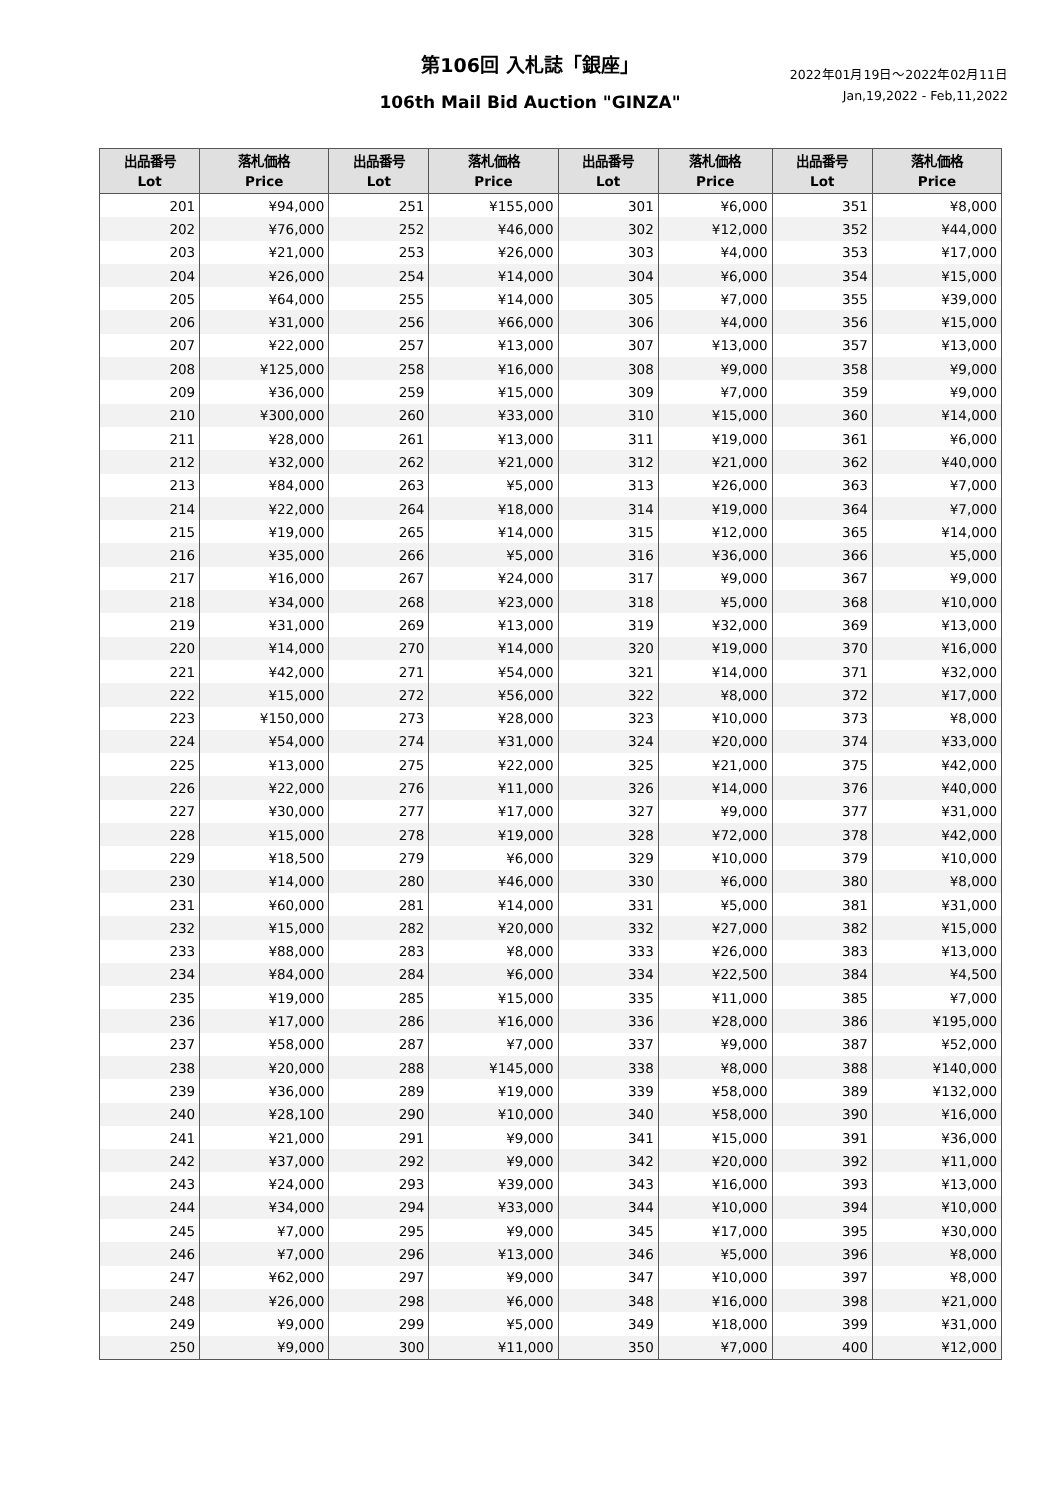第106回 入札誌「銀座」
106th Mail Bid Auction "GINZA"
2022年01月19日〜2022年02月11日
Jan,19,2022 - Feb,11,2022
| 出品番号 Lot | 落札価格 Price | 出品番号 Lot | 落札価格 Price | 出品番号 Lot | 落札価格 Price | 出品番号 Lot | 落札価格 Price |
| --- | --- | --- | --- | --- | --- | --- | --- |
| 201 | ¥94,000 | 251 | ¥155,000 | 301 | ¥6,000 | 351 | ¥8,000 |
| 202 | ¥76,000 | 252 | ¥46,000 | 302 | ¥12,000 | 352 | ¥44,000 |
| 203 | ¥21,000 | 253 | ¥26,000 | 303 | ¥4,000 | 353 | ¥17,000 |
| 204 | ¥26,000 | 254 | ¥14,000 | 304 | ¥6,000 | 354 | ¥15,000 |
| 205 | ¥64,000 | 255 | ¥14,000 | 305 | ¥7,000 | 355 | ¥39,000 |
| 206 | ¥31,000 | 256 | ¥66,000 | 306 | ¥4,000 | 356 | ¥15,000 |
| 207 | ¥22,000 | 257 | ¥13,000 | 307 | ¥13,000 | 357 | ¥13,000 |
| 208 | ¥125,000 | 258 | ¥16,000 | 308 | ¥9,000 | 358 | ¥9,000 |
| 209 | ¥36,000 | 259 | ¥15,000 | 309 | ¥7,000 | 359 | ¥9,000 |
| 210 | ¥300,000 | 260 | ¥33,000 | 310 | ¥15,000 | 360 | ¥14,000 |
| 211 | ¥28,000 | 261 | ¥13,000 | 311 | ¥19,000 | 361 | ¥6,000 |
| 212 | ¥32,000 | 262 | ¥21,000 | 312 | ¥21,000 | 362 | ¥40,000 |
| 213 | ¥84,000 | 263 | ¥5,000 | 313 | ¥26,000 | 363 | ¥7,000 |
| 214 | ¥22,000 | 264 | ¥18,000 | 314 | ¥19,000 | 364 | ¥7,000 |
| 215 | ¥19,000 | 265 | ¥14,000 | 315 | ¥12,000 | 365 | ¥14,000 |
| 216 | ¥35,000 | 266 | ¥5,000 | 316 | ¥36,000 | 366 | ¥5,000 |
| 217 | ¥16,000 | 267 | ¥24,000 | 317 | ¥9,000 | 367 | ¥9,000 |
| 218 | ¥34,000 | 268 | ¥23,000 | 318 | ¥5,000 | 368 | ¥10,000 |
| 219 | ¥31,000 | 269 | ¥13,000 | 319 | ¥32,000 | 369 | ¥13,000 |
| 220 | ¥14,000 | 270 | ¥14,000 | 320 | ¥19,000 | 370 | ¥16,000 |
| 221 | ¥42,000 | 271 | ¥54,000 | 321 | ¥14,000 | 371 | ¥32,000 |
| 222 | ¥15,000 | 272 | ¥56,000 | 322 | ¥8,000 | 372 | ¥17,000 |
| 223 | ¥150,000 | 273 | ¥28,000 | 323 | ¥10,000 | 373 | ¥8,000 |
| 224 | ¥54,000 | 274 | ¥31,000 | 324 | ¥20,000 | 374 | ¥33,000 |
| 225 | ¥13,000 | 275 | ¥22,000 | 325 | ¥21,000 | 375 | ¥42,000 |
| 226 | ¥22,000 | 276 | ¥11,000 | 326 | ¥14,000 | 376 | ¥40,000 |
| 227 | ¥30,000 | 277 | ¥17,000 | 327 | ¥9,000 | 377 | ¥31,000 |
| 228 | ¥15,000 | 278 | ¥19,000 | 328 | ¥72,000 | 378 | ¥42,000 |
| 229 | ¥18,500 | 279 | ¥6,000 | 329 | ¥10,000 | 379 | ¥10,000 |
| 230 | ¥14,000 | 280 | ¥46,000 | 330 | ¥6,000 | 380 | ¥8,000 |
| 231 | ¥60,000 | 281 | ¥14,000 | 331 | ¥5,000 | 381 | ¥31,000 |
| 232 | ¥15,000 | 282 | ¥20,000 | 332 | ¥27,000 | 382 | ¥15,000 |
| 233 | ¥88,000 | 283 | ¥8,000 | 333 | ¥26,000 | 383 | ¥13,000 |
| 234 | ¥84,000 | 284 | ¥6,000 | 334 | ¥22,500 | 384 | ¥4,500 |
| 235 | ¥19,000 | 285 | ¥15,000 | 335 | ¥11,000 | 385 | ¥7,000 |
| 236 | ¥17,000 | 286 | ¥16,000 | 336 | ¥28,000 | 386 | ¥195,000 |
| 237 | ¥58,000 | 287 | ¥7,000 | 337 | ¥9,000 | 387 | ¥52,000 |
| 238 | ¥20,000 | 288 | ¥145,000 | 338 | ¥8,000 | 388 | ¥140,000 |
| 239 | ¥36,000 | 289 | ¥19,000 | 339 | ¥58,000 | 389 | ¥132,000 |
| 240 | ¥28,100 | 290 | ¥10,000 | 340 | ¥58,000 | 390 | ¥16,000 |
| 241 | ¥21,000 | 291 | ¥9,000 | 341 | ¥15,000 | 391 | ¥36,000 |
| 242 | ¥37,000 | 292 | ¥9,000 | 342 | ¥20,000 | 392 | ¥11,000 |
| 243 | ¥24,000 | 293 | ¥39,000 | 343 | ¥16,000 | 393 | ¥13,000 |
| 244 | ¥34,000 | 294 | ¥33,000 | 344 | ¥10,000 | 394 | ¥10,000 |
| 245 | ¥7,000 | 295 | ¥9,000 | 345 | ¥17,000 | 395 | ¥30,000 |
| 246 | ¥7,000 | 296 | ¥13,000 | 346 | ¥5,000 | 396 | ¥8,000 |
| 247 | ¥62,000 | 297 | ¥9,000 | 347 | ¥10,000 | 397 | ¥8,000 |
| 248 | ¥26,000 | 298 | ¥6,000 | 348 | ¥16,000 | 398 | ¥21,000 |
| 249 | ¥9,000 | 299 | ¥5,000 | 349 | ¥18,000 | 399 | ¥31,000 |
| 250 | ¥9,000 | 300 | ¥11,000 | 350 | ¥7,000 | 400 | ¥12,000 |